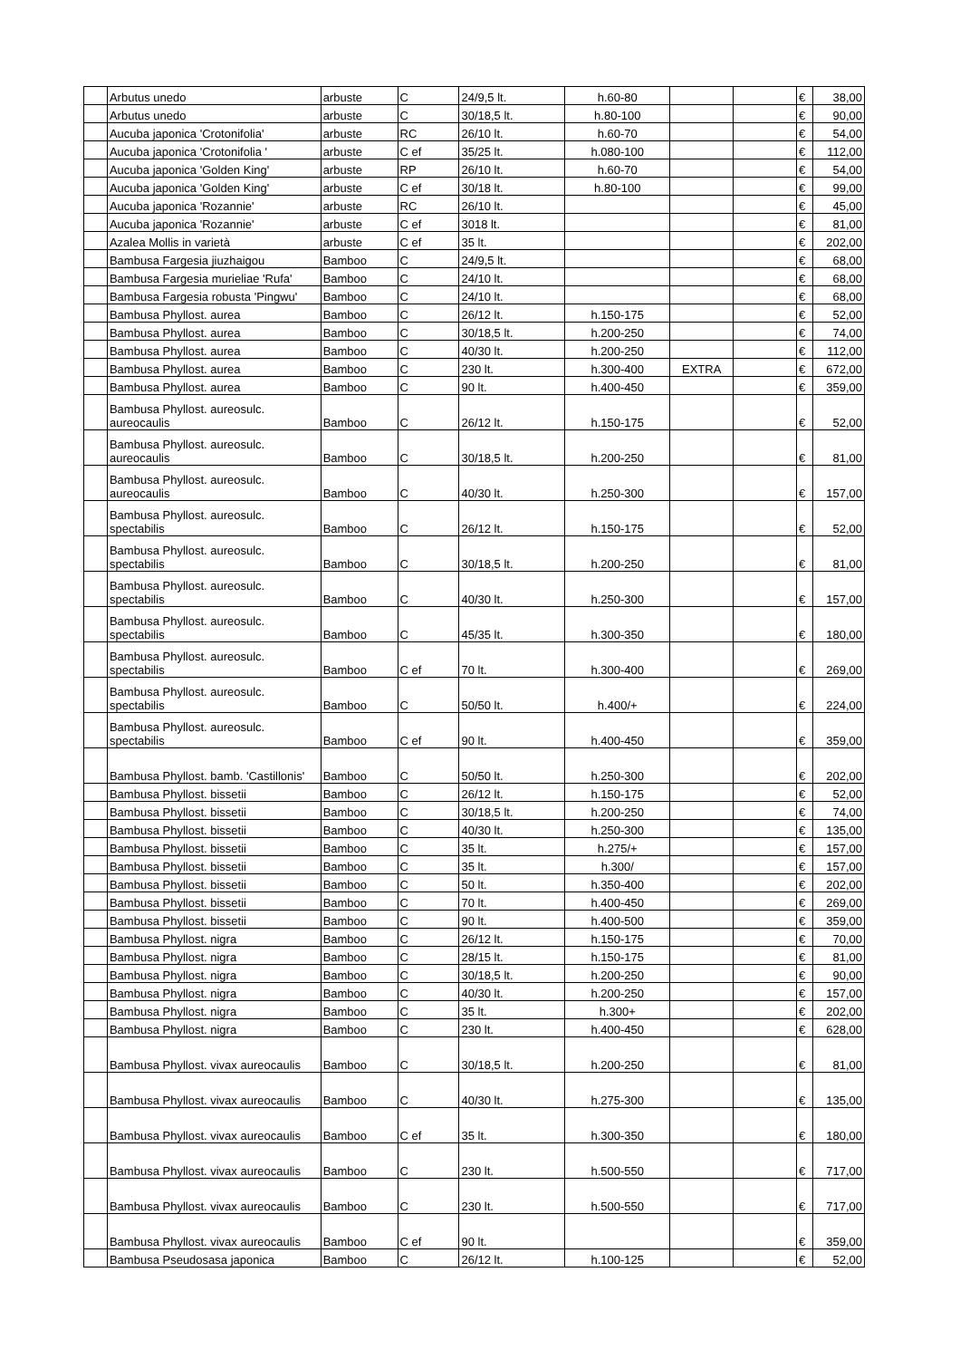| | Arbutus unedo | arbuste | C | 24/9,5 lt. | h.60-80 | | | € | 38,00 |
| | Arbutus unedo | arbuste | C | 30/18,5 lt. | h.80-100 | | | € | 90,00 |
| | Aucuba japonica 'Crotonifolia' | arbuste | RC | 26/10 lt. | h.60-70 | | | € | 54,00 |
| | Aucuba japonica 'Crotonifolia ' | arbuste | C ef | 35/25 lt. | h.080-100 | | | € | 112,00 |
| | Aucuba japonica 'Golden King' | arbuste | RP | 26/10 lt. | h.60-70 | | | € | 54,00 |
| | Aucuba japonica 'Golden King' | arbuste | C ef | 30/18 lt. | h.80-100 | | | € | 99,00 |
| | Aucuba japonica 'Rozannie' | arbuste | RC | 26/10 lt. | | | | € | 45,00 |
| | Aucuba japonica 'Rozannie' | arbuste | C ef | 3018 lt. | | | | € | 81,00 |
| | Azalea Mollis in varietà | arbuste | C ef | 35 lt. | | | | € | 202,00 |
| | Bambusa Fargesia jiuzhaigou | Bamboo | C | 24/9,5 lt. | | | | € | 68,00 |
| | Bambusa Fargesia murieliae 'Rufa' | Bamboo | C | 24/10 lt. | | | | € | 68,00 |
| | Bambusa Fargesia robusta 'Pingwu' | Bamboo | C | 24/10 lt. | | | | € | 68,00 |
| | Bambusa Phyllost. aurea | Bamboo | C | 26/12 lt. | h.150-175 | | | € | 52,00 |
| | Bambusa Phyllost. aurea | Bamboo | C | 30/18,5 lt. | h.200-250 | | | € | 74,00 |
| | Bambusa Phyllost. aurea | Bamboo | C | 40/30 lt. | h.200-250 | | | € | 112,00 |
| | Bambusa Phyllost. aurea | Bamboo | C | 230 lt. | h.300-400 | EXTRA | | € | 672,00 |
| | Bambusa Phyllost. aurea | Bamboo | C | 90 lt. | h.400-450 | | | € | 359,00 |
| | Bambusa Phyllost. aureosulc. aureocaulis | Bamboo | C | 26/12 lt. | h.150-175 | | | € | 52,00 |
| | Bambusa Phyllost. aureosulc. aureocaulis | Bamboo | C | 30/18,5 lt. | h.200-250 | | | € | 81,00 |
| | Bambusa Phyllost. aureosulc. aureocaulis | Bamboo | C | 40/30 lt. | h.250-300 | | | € | 157,00 |
| | Bambusa Phyllost. aureosulc. spectabilis | Bamboo | C | 26/12 lt. | h.150-175 | | | € | 52,00 |
| | Bambusa Phyllost. aureosulc. spectabilis | Bamboo | C | 30/18,5 lt. | h.200-250 | | | € | 81,00 |
| | Bambusa Phyllost. aureosulc. spectabilis | Bamboo | C | 40/30 lt. | h.250-300 | | | € | 157,00 |
| | Bambusa Phyllost. aureosulc. spectabilis | Bamboo | C | 45/35 lt. | h.300-350 | | | € | 180,00 |
| | Bambusa Phyllost. aureosulc. spectabilis | Bamboo | C ef | 70 lt. | h.300-400 | | | € | 269,00 |
| | Bambusa Phyllost. aureosulc. spectabilis | Bamboo | C | 50/50 lt. | h.400/+ | | | € | 224,00 |
| | Bambusa Phyllost. aureosulc. spectabilis | Bamboo | C ef | 90 lt. | h.400-450 | | | € | 359,00 |
| | Bambusa Phyllost. bamb. 'Castillonis' | Bamboo | C | 50/50 lt. | h.250-300 | | | € | 202,00 |
| | Bambusa Phyllost. bissetii | Bamboo | C | 26/12 lt. | h.150-175 | | | € | 52,00 |
| | Bambusa Phyllost. bissetii | Bamboo | C | 30/18,5 lt. | h.200-250 | | | € | 74,00 |
| | Bambusa Phyllost. bissetii | Bamboo | C | 40/30 lt. | h.250-300 | | | € | 135,00 |
| | Bambusa Phyllost. bissetii | Bamboo | C | 35 lt. | h.275/+ | | | € | 157,00 |
| | Bambusa Phyllost. bissetii | Bamboo | C | 35 lt. | h.300/ | | | € | 157,00 |
| | Bambusa Phyllost. bissetii | Bamboo | C | 50 lt. | h.350-400 | | | € | 202,00 |
| | Bambusa Phyllost. bissetii | Bamboo | C | 70 lt. | h.400-450 | | | € | 269,00 |
| | Bambusa Phyllost. bissetii | Bamboo | C | 90 lt. | h.400-500 | | | € | 359,00 |
| | Bambusa Phyllost. nigra | Bamboo | C | 26/12 lt. | h.150-175 | | | € | 70,00 |
| | Bambusa Phyllost. nigra | Bamboo | C | 28/15 lt. | h.150-175 | | | € | 81,00 |
| | Bambusa Phyllost. nigra | Bamboo | C | 30/18,5 lt. | h.200-250 | | | € | 90,00 |
| | Bambusa Phyllost. nigra | Bamboo | C | 40/30 lt. | h.200-250 | | | € | 157,00 |
| | Bambusa Phyllost. nigra | Bamboo | C | 35 lt. | h.300+ | | | € | 202,00 |
| | Bambusa Phyllost. nigra | Bamboo | C | 230 lt. | h.400-450 | | | € | 628,00 |
| | Bambusa Phyllost. vivax aureocaulis | Bamboo | C | 30/18,5 lt. | h.200-250 | | | € | 81,00 |
| | Bambusa Phyllost. vivax aureocaulis | Bamboo | C | 40/30 lt. | h.275-300 | | | € | 135,00 |
| | Bambusa Phyllost. vivax aureocaulis | Bamboo | C ef | 35 lt. | h.300-350 | | | € | 180,00 |
| | Bambusa Phyllost. vivax aureocaulis | Bamboo | C | 230 lt. | h.500-550 | | | € | 717,00 |
| | Bambusa Phyllost. vivax aureocaulis | Bamboo | C | 230 lt. | h.500-550 | | | € | 717,00 |
| | Bambusa Phyllost. vivax aureocaulis | Bamboo | C ef | 90 lt. | | | | € | 359,00 |
| | Bambusa Pseudosasa japonica | Bamboo | C | 26/12 lt. | h.100-125 | | | € | 52,00 |